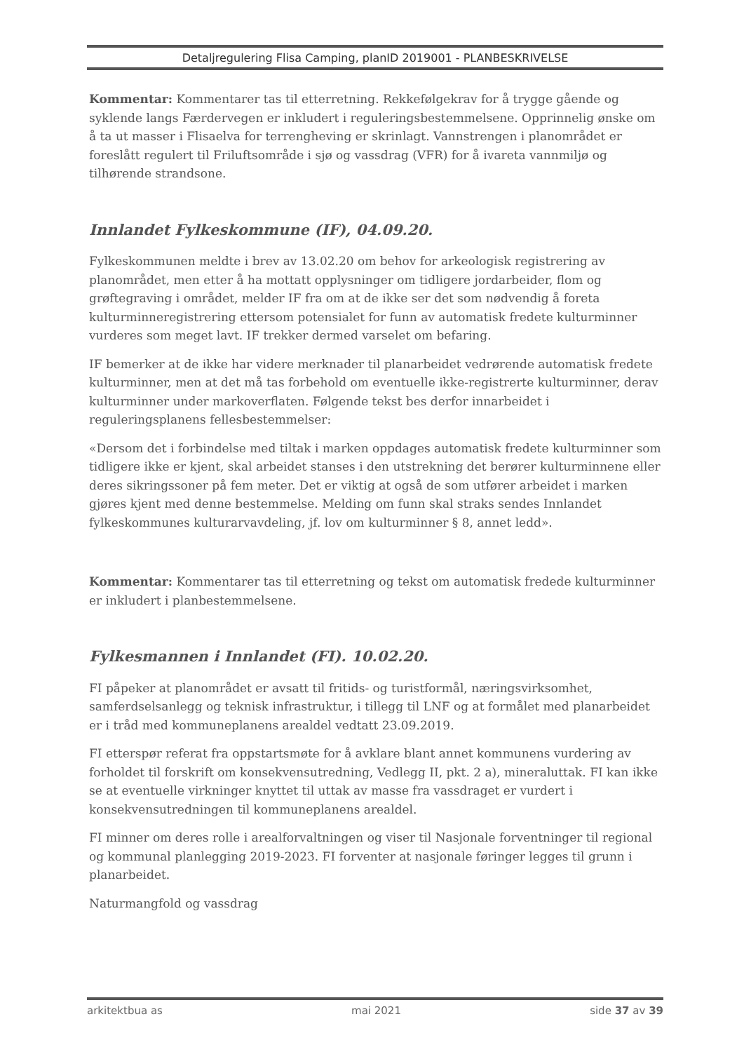Detaljregulering Flisa Camping, planID 2019001 - PLANBESKRIVELSE
Kommentar: Kommentarer tas til etterretning. Rekkefølgekrav for å trygge gående og syklende langs Færdervegen er inkludert i reguleringsbestemmelsene. Opprinnelig ønske om å ta ut masser i Flisaelva for terrengheving er skrinlagt. Vannstrengen i planområdet er foreslått regulert til Friluftsområde i sjø og vassdrag (VFR) for å ivareta vannmiljø og tilhørende strandsone.
Innlandet Fylkeskommune (IF), 04.09.20.
Fylkeskommunen meldte i brev av 13.02.20 om behov for arkeologisk registrering av planområdet, men etter å ha mottatt opplysninger om tidligere jordarbeider, flom og grøftegraving i området, melder IF fra om at de ikke ser det som nødvendig å foreta kulturminneregistrering ettersom potensialet for funn av automatisk fredete kulturminner vurderes som meget lavt. IF trekker dermed varselet om befaring.
IF bemerker at de ikke har videre merknader til planarbeidet vedrørende automatisk fredete kulturminner, men at det må tas forbehold om eventuelle ikke-registrerte kulturminner, derav kulturminner under markoverflaten. Følgende tekst bes derfor innarbeidet i reguleringsplanens fellesbestemmelser:
«Dersom det i forbindelse med tiltak i marken oppdages automatisk fredete kulturminner som tidligere ikke er kjent, skal arbeidet stanses i den utstrekning det berører kulturminnene eller deres sikringssoner på fem meter. Det er viktig at også de som utfører arbeidet i marken gjøres kjent med denne bestemmelse. Melding om funn skal straks sendes Innlandet fylkeskommunes kulturarvavdeling, jf. lov om kulturminner § 8, annet ledd».
Kommentar: Kommentarer tas til etterretning og tekst om automatisk fredede kulturminner er inkludert i planbestemmelsene.
Fylkesmannen i Innlandet (FI). 10.02.20.
FI påpeker at planområdet er avsatt til fritids- og turistformål, næringsvirksomhet, samferdselsanlegg og teknisk infrastruktur, i tillegg til LNF og at formålet med planarbeidet er i tråd med kommuneplanens arealdel vedtatt 23.09.2019.
FI etterspør referat fra oppstartsmøte for å avklare blant annet kommunens vurdering av forholdet til forskrift om konsekvensutredning, Vedlegg II, pkt. 2 a), mineraluttak. FI kan ikke se at eventuelle virkninger knyttet til uttak av masse fra vassdraget er vurdert i konsekvensutredningen til kommuneplanens arealdel.
FI minner om deres rolle i arealforvaltningen og viser til Nasjonale forventninger til regional og kommunal planlegging 2019-2023. FI forventer at nasjonale føringer legges til grunn i planarbeidet.
Naturmangfold og vassdrag
arkitektbua as mai 2021 side 37 av 39